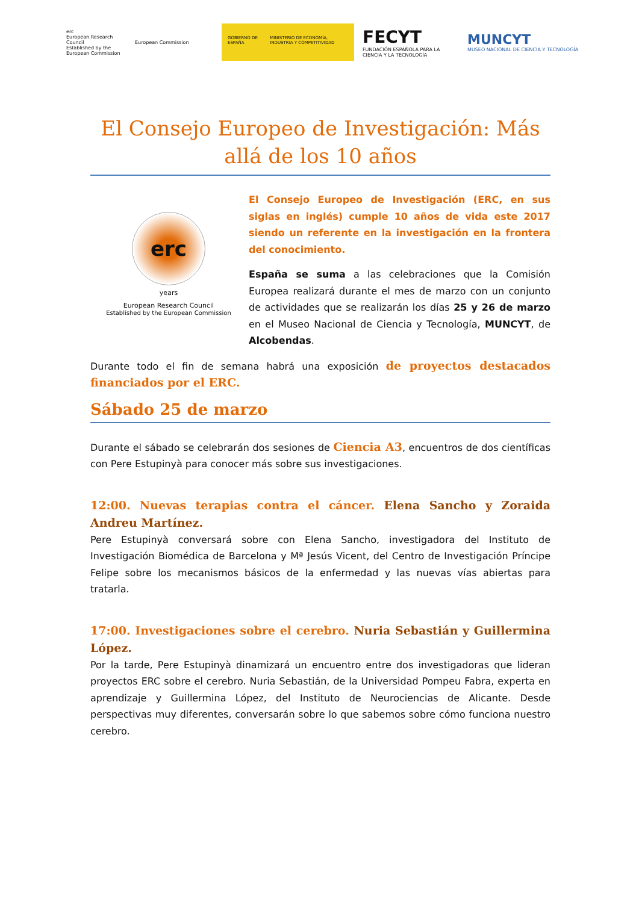erc
European Research Council
Established by the European Commission
European Commission
GOBIERNO DE ESPAÑA MINISTERIO DE ECONOMÍA, INDUSTRIA Y COMPETITIVIDAD
FECYT
FUNDACIÓN ESPAÑOLA PARA LA CIENCIA Y LA TECNOLOGÍA
MUNCYT
MUSEO NACIONAL DE CIENCIA Y TECNOLOGÍA
El Consejo Europeo de Investigación: Más allá de los 10 años
erc
years
European Research Council
Established by the European Commission
El Consejo Europeo de Investigación (ERC, en sus siglas en inglés) cumple 10 años de vida este 2017 siendo un referente en la investigación en la frontera del conocimiento.
España se suma a las celebraciones que la Comisión Europea realizará durante el mes de marzo con un conjunto de actividades que se realizarán los días 25 y 26 de marzo en el Museo Nacional de Ciencia y Tecnología, MUNCYT, de Alcobendas.
Durante todo el fin de semana habrá una exposición de proyectos destacados financiados por el ERC.
Sábado 25 de marzo
Durante el sábado se celebrarán dos sesiones de Ciencia A3, encuentros de dos científicas con Pere Estupinyà para conocer más sobre sus investigaciones.
12:00. Nuevas terapias contra el cáncer. Elena Sancho y Zoraida Andreu Martínez.
Pere Estupinyà conversará sobre con Elena Sancho, investigadora del Instituto de Investigación Biomédica de Barcelona y Mª Jesús Vicent, del Centro de Investigación Príncipe Felipe sobre los mecanismos básicos de la enfermedad y las nuevas vías abiertas para tratarla.
17:00. Investigaciones sobre el cerebro. Nuria Sebastián y Guillermina López.
Por la tarde, Pere Estupinyà dinamizará un encuentro entre dos investigadoras que lideran proyectos ERC sobre el cerebro. Nuria Sebastián, de la Universidad Pompeu Fabra, experta en aprendizaje y Guillermina López, del Instituto de Neurociencias de Alicante. Desde perspectivas muy diferentes, conversarán sobre lo que sabemos sobre cómo funciona nuestro cerebro.